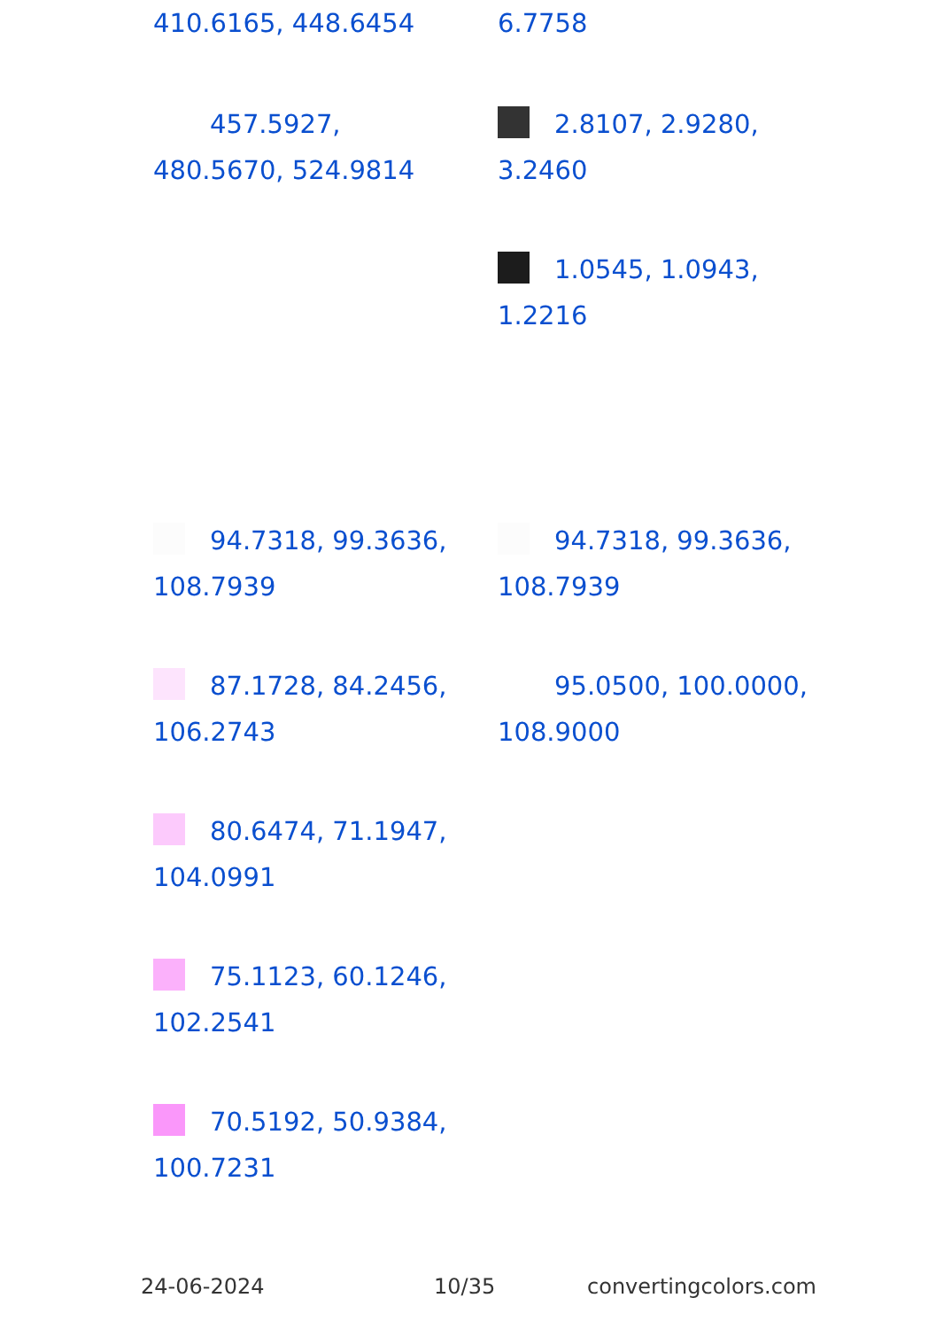410.6165, 448.6454 6.7758
457.5927, 480.5670, 524.9814
2.8107, 2.9280, 3.2460
1.0545, 1.0943, 1.2216
94.7318, 99.3636, 108.7939
94.7318, 99.3636, 108.7939
87.1728, 84.2456, 106.2743
95.0500, 100.0000, 108.9000
80.6474, 71.1947, 104.0991
75.1123, 60.1246, 102.2541
70.5192, 50.9384, 100.7231
24-06-2024 10/35 convertingcolors.com